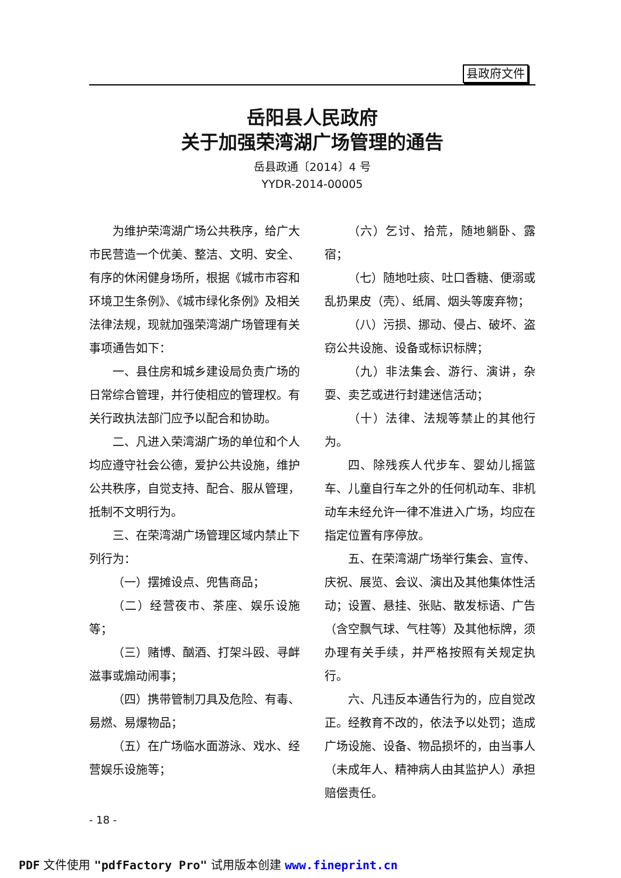县政府文件
岳阳县人民政府
关于加强荣湾湖广场管理的通告
岳县政通〔2014〕4 号
YYDR-2014-00005
为维护荣湾湖广场公共秩序，给广大市民营造一个优美、整洁、文明、安全、有序的休闲健身场所，根据《城市市容和环境卫生条例》、《城市绿化条例》及相关法律法规，现就加强荣湾湖广场管理有关事项通告如下：
一、县住房和城乡建设局负责广场的日常综合管理，并行使相应的管理权。有关行政执法部门应予以配合和协助。
二、凡进入荣湾湖广场的单位和个人均应遵守社会公德，爱护公共设施，维护公共秩序，自觉支持、配合、服从管理，抵制不文明行为。
三、在荣湾湖广场管理区域内禁止下列行为：
（一）摆摊设点、兜售商品；
（二）经营夜市、茶座、娱乐设施等；
（三）赌博、酗酒、打架斗殴、寻衅滋事或煽动闹事；
（四）携带管制刀具及危险、有毒、易燃、易爆物品；
（五）在广场临水面游泳、戏水、经营娱乐设施等；
（六）乞讨、拾荒，随地躺卧、露宿；
（七）随地吐痰、吐口香糖、便溺或乱扔果皮（壳）、纸屑、烟头等废弃物；
（八）污损、挪动、侵占、破坏、盗窃公共设施、设备或标识标牌；
（九）非法集会、游行、演讲，杂耍、卖艺或进行封建迷信活动；
（十）法律、法规等禁止的其他行为。
四、除残疾人代步车、婴幼儿摇篮车、儿童自行车之外的任何机动车、非机动车未经允许一律不准进入广场，均应在指定位置有序停放。
五、在荣湾湖广场举行集会、宣传、庆祝、展览、会议、演出及其他集体性活动；设置、悬挂、张贴、散发标语、广告（含空飘气球、气柱等）及其他标牌，须办理有关手续，并严格按照有关规定执行。
六、凡违反本通告行为的，应自觉改正。经教育不改的，依法予以处罚；造成广场设施、设备、物品损坏的，由当事人（未成年人、精神病人由其监护人）承担赔偿责任。
- 18 -
PDF 文件使用 "pdfFactory Pro" 试用版本创建 www.fineprint.cn